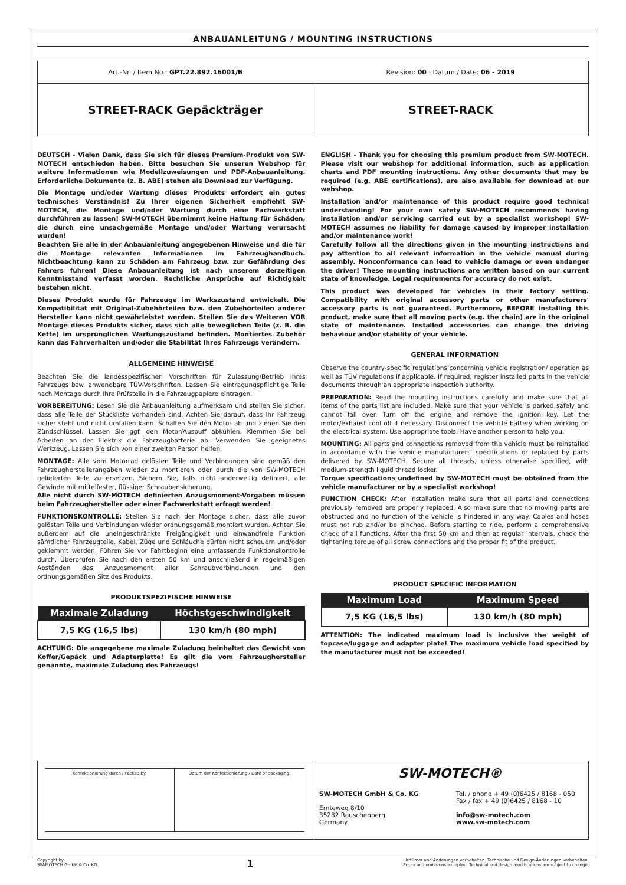ANBAUANLEITUNG / MOUNTING INSTRUCTIONS
Art.-Nr. / Item No.: GPT.22.892.16001/B Revision: 00 · Datum / Date: 06 - 2019
STREET-RACK Gepäckträger STREET-RACK
DEUTSCH - Vielen Dank, dass Sie sich für dieses Premium-Produkt von SW-MOTECH entschieden haben. Bitte besuchen Sie unseren Webshop für weitere Informationen wie Modellzuweisungen und PDF-Anbauanleitung. Erforderliche Dokumente (z. B. ABE) stehen als Download zur Verfügung.
Die Montage und/oder Wartung dieses Produkts erfordert ein gutes technisches Verständnis! Zu Ihrer eigenen Sicherheit empfiehlt SW-MOTECH, die Montage und/oder Wartung durch eine Fachwerkstatt durchführen zu lassen! SW-MOTECH übernimmt keine Haftung für Schäden, die durch eine unsachgemäße Montage und/oder Wartung verursacht wurden!
Beachten Sie alle in der Anbauanleitung angegebenen Hinweise und die für die Montage relevanten Informationen im Fahrzeughandbuch. Nichtbeachtung kann zu Schäden am Fahrzeug bzw. zur Gefährdung des Fahrers führen! Diese Anbauanleitung ist nach unserem derzeitigen Kenntnisstand verfasst worden. Rechtliche Ansprüche auf Richtigkeit bestehen nicht.
Dieses Produkt wurde für Fahrzeuge im Werkszustand entwickelt. Die Kompatibilität mit Original-Zubehörteilen bzw. den Zubehörteilen anderer Hersteller kann nicht gewährleistet werden. Stellen Sie des Weiteren VOR Montage dieses Produkts sicher, dass sich alle beweglichen Teile (z. B. die Kette) im ursprünglichen Wartungszustand befinden. Montiertes Zubehör kann das Fahrverhalten und/oder die Stabilität Ihres Fahrzeugs verändern.
ALLGEMEINE HINWEISE
Beachten Sie die landesspezifischen Vorschriften für Zulassung/Betrieb Ihres Fahrzeugs bzw. anwendbare TÜV-Vorschriften. Lassen Sie eintragungspflichtige Teile nach Montage durch Ihre Prüfstelle in die Fahrzeugpapiere eintragen.
VORBEREITUNG: Lesen Sie die Anbauanleitung aufmerksam und stellen Sie sicher, dass alle Teile der Stückliste vorhanden sind. Achten Sie darauf, dass Ihr Fahrzeug sicher steht und nicht umfallen kann. Schalten Sie den Motor ab und ziehen Sie den Zündschlüssel. Lassen Sie ggf. den Motor/Auspuff abkühlen. Klemmen Sie bei Arbeiten an der Elektrik die Fahrzeugbatterie ab. Verwenden Sie geeignetes Werkzeug. Lassen Sie sich von einer zweiten Person helfen.
MONTAGE: Alle vom Motorrad gelösten Teile und Verbindungen sind gemäß den Fahrzeugherstellerangaben wieder zu montieren oder durch die von SW-MOTECH gelieferten Teile zu ersetzen. Sichern Sie, falls nicht anderweitig definiert, alle Gewinde mit mittelfester, flüssiger Schraubensicherung.
Alle nicht durch SW-MOTECH definierten Anzugsmoment-Vorgaben müssen beim Fahrzeughersteller oder einer Fachwerkstatt erfragt werden!
FUNKTIONSKONTROLLE: Stellen Sie nach der Montage sicher, dass alle zuvor gelösten Teile und Verbindungen wieder ordnungsgemäß montiert wurden. Achten Sie außerdem auf die uneingeschränkte Freigängigkeit und einwandfreie Funktion sämtlicher Fahrzeugteile. Kabel, Züge und Schläuche dürfen nicht scheuern und/oder geklemmt werden. Führen Sie vor Fahrtbeginn eine umfassende Funktionskontrolle durch. Überprüfen Sie nach den ersten 50 km und anschließend in regelmäßigen Abständen das Anzugsmoment aller Schraubverbindungen und den ordnungsgemäßen Sitz des Produkts.
PRODUKTSPEZIFISCHE HINWEISE
| Maximale Zuladung | Höchstgeschwindigkeit |
| --- | --- |
| 7,5 KG (16,5 lbs) | 130 km/h (80 mph) |
ACHTUNG: Die angegebene maximale Zuladung beinhaltet das Gewicht von Koffer/Gepäck und Adapterplatte! Es gilt die vom Fahrzeughersteller genannte, maximale Zuladung des Fahrzeugs!
ENGLISH - Thank you for choosing this premium product from SW-MOTECH. Please visit our webshop for additional information, such as application charts and PDF mounting instructions. Any other documents that may be required (e.g. ABE certifications), are also available for download at our webshop.
Installation and/or maintenance of this product require good technical understanding! For your own safety SW-MOTECH recommends having installation and/or servicing carried out by a specialist workshop! SW-MOTECH assumes no liability for damage caused by improper installation and/or maintenance work!
Carefully follow all the directions given in the mounting instructions and pay attention to all relevant information in the vehicle manual during assembly. Nonconformance can lead to vehicle damage or even endanger the driver! These mounting instructions are written based on our current state of knowledge. Legal requirements for accuracy do not exist.
This product was developed for vehicles in their factory setting. Compatibility with original accessory parts or other manufacturers' accessory parts is not guaranteed. Furthermore, BEFORE installing this product, make sure that all moving parts (e.g. the chain) are in the original state of maintenance. Installed accessories can change the driving behaviour and/or stability of your vehicle.
GENERAL INFORMATION
Observe the country-specific regulations concerning vehicle registration/ operation as well as TÜV regulations if applicable. If required, register installed parts in the vehicle documents through an appropriate inspection authority.
PREPARATION: Read the mounting instructions carefully and make sure that all items of the parts list are included. Make sure that your vehicle is parked safely and cannot fall over. Turn off the engine and remove the ignition key. Let the motor/exhaust cool off if necessary. Disconnect the vehicle battery when working on the electrical system. Use appropriate tools. Have another person to help you.
MOUNTING: All parts and connections removed from the vehicle must be reinstalled in accordance with the vehicle manufacturers' specifications or replaced by parts delivered by SW-MOTECH. Secure all threads, unless otherwise specified, with medium-strength liquid thread locker.
Torque specifications undefined by SW-MOTECH must be obtained from the vehicle manufacturer or by a specialist workshop!
FUNCTION CHECK: After installation make sure that all parts and connections previously removed are properly replaced. Also make sure that no moving parts are obstructed and no function of the vehicle is hindered in any way. Cables and hoses must not rub and/or be pinched. Before starting to ride, perform a comprehensive check of all functions. After the first 50 km and then at regular intervals, check the tightening torque of all screw connections and the proper fit of the product.
PRODUCT SPECIFIC INFORMATION
| Maximum Load | Maximum Speed |
| --- | --- |
| 7,5 KG (16,5 lbs) | 130 km/h (80 mph) |
ATTENTION: The indicated maximum load is inclusive the weight of topcase/luggage and adapter plate! The maximum vehicle load specified by the manufacturer must not be exceeded!
Konfektionierung durch / Packed by:
Datum der Konfektionierung / Date of packaging:
SW-MOTECH®
SW-MOTECH GmbH & Co. KG
Ernteweg 8/10
35282 Rauschenberg
Germany
Tel. / phone + 49 (0)6425 / 8168 - 050
Fax / fax + 49 (0)6425 / 8168 - 10
info@sw-motech.com
www.sw-motech.com
Copyright by
SW-MOTECH GmbH & Co. KG 1 Irrtümer und Änderungen vorbehalten. Technische und Design-Änderungen vorbehalten.
Errors and omissions excepted. Technical and design modifications are subject to change.